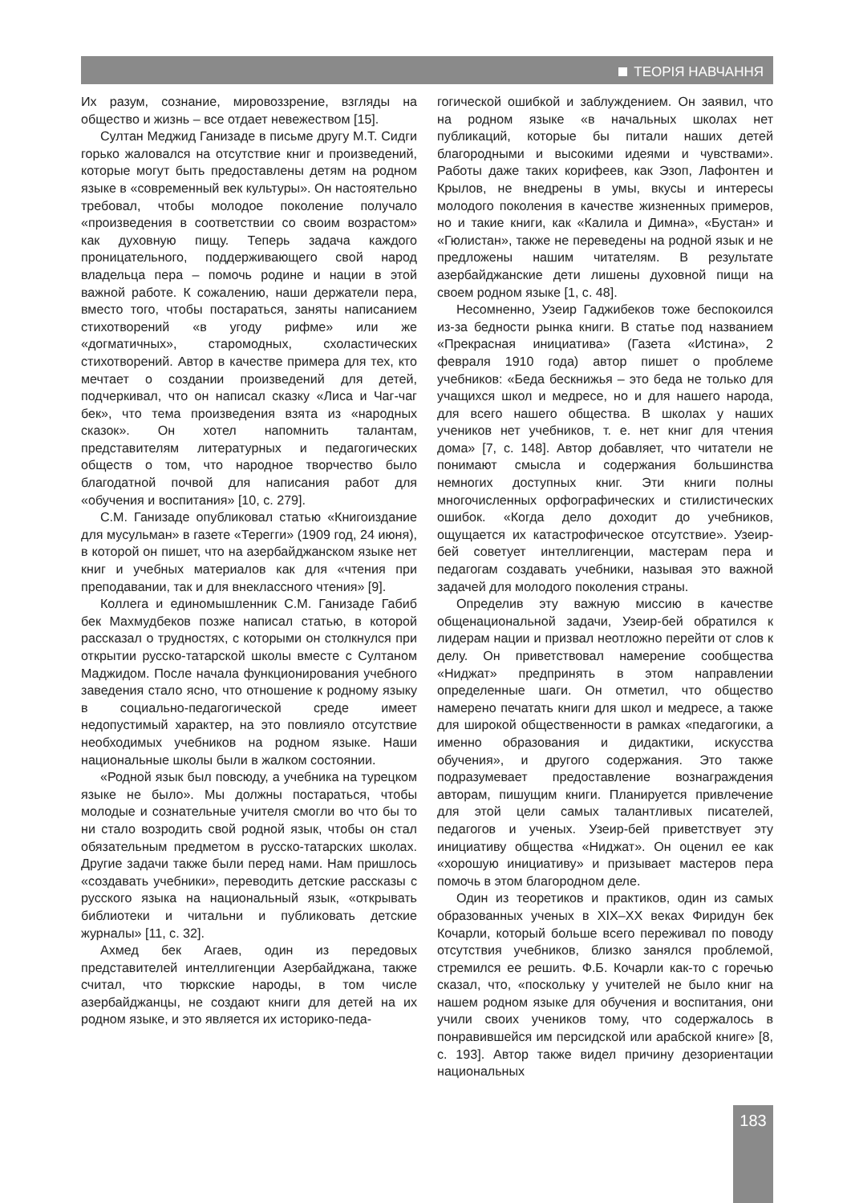ТЕОРІЯ НАВЧАННЯ
Их разум, сознание, мировоззрение, взгляды на общество и жизнь – все отдает невежеством [15].
Султан Меджид Ганизаде в письме другу М.Т. Сидги горько жаловался на отсутствие книг и произведений, которые могут быть предоставлены детям на родном языке в «современный век культуры». Он настоятельно требовал, чтобы молодое поколение получало «произведения в соответствии со своим возрастом» как духовную пищу. Теперь задача каждого проницательного, поддерживающего свой народ владельца пера – помочь родине и нации в этой важной работе. К сожалению, наши держатели пера, вместо того, чтобы постараться, заняты написанием стихотворений «в угоду рифме» или же «догматичных», старомодных, схоластических стихотворений. Автор в качестве примера для тех, кто мечтает о создании произведений для детей, подчеркивал, что он написал сказку «Лиса и Чаг-чаг бек», что тема произведения взята из «народных сказок». Он хотел напомнить талантам, представителям литературных и педагогических обществ о том, что народное творчество было благодатной почвой для написания работ для «обучения и воспитания» [10, с. 279].
С.М. Ганизаде опубликовал статью «Книгоиздание для мусульман» в газете «Терегги» (1909 год, 24 июня), в которой он пишет, что на азербайджанском языке нет книг и учебных материалов как для «чтения при преподавании, так и для внеклассного чтения» [9].
Коллега и единомышленник С.М. Ганизаде Габиб бек Махмудбеков позже написал статью, в которой рассказал о трудностях, с которыми он столкнулся при открытии русско-татарской школы вместе с Султаном Маджидом. После начала функционирования учебного заведения стало ясно, что отношение к родному языку в социально-педагогической среде имеет недопустимый характер, на это повлияло отсутствие необходимых учебников на родном языке. Наши национальные школы были в жалком состоянии.
«Родной язык был повсюду, а учебника на турецком языке не было». Мы должны постараться, чтобы молодые и сознательные учителя смогли во что бы то ни стало возродить свой родной язык, чтобы он стал обязательным предметом в русско-татарских школах. Другие задачи также были перед нами. Нам пришлось «создавать учебники», переводить детские рассказы с русского языка на национальный язык, «открывать библиотеки и читальни и публиковать детские журналы» [11, с. 32].
Ахмед бек Агаев, один из передовых представителей интеллигенции Азербайджана, также считал, что тюркские народы, в том числе азербайджанцы, не создают книги для детей на их родном языке, и это является их историко-педа-
гогической ошибкой и заблуждением. Он заявил, что на родном языке «в начальных школах нет публикаций, которые бы питали наших детей благородными и высокими идеями и чувствами». Работы даже таких корифеев, как Эзоп, Лафонтен и Крылов, не внедрены в умы, вкусы и интересы молодого поколения в качестве жизненных примеров, но и такие книги, как «Калила и Димна», «Бустан» и «Гюлистан», также не переведены на родной язык и не предложены нашим читателям. В результате азербайджанские дети лишены духовной пищи на своем родном языке [1, с. 48].
Несомненно, Узеир Гаджибеков тоже беспокоился из-за бедности рынка книги. В статье под названием «Прекрасная инициатива» (Газета «Истина», 2 февраля 1910 года) автор пишет о проблеме учебников: «Беда бескнижья – это беда не только для учащихся школ и медресе, но и для нашего народа, для всего нашего общества. В школах у наших учеников нет учебников, т. е. нет книг для чтения дома» [7, с. 148]. Автор добавляет, что читатели не понимают смысла и содержания большинства немногих доступных книг. Эти книги полны многочисленных орфографических и стилистических ошибок. «Когда дело доходит до учебников, ощущается их катастрофическое отсутствие». Узеир-бей советует интеллигенции, мастерам пера и педагогам создавать учебники, называя это важной задачей для молодого поколения страны.
Определив эту важную миссию в качестве общенациональной задачи, Узеир-бей обратился к лидерам нации и призвал неотложно перейти от слов к делу. Он приветствовал намерение сообщества «Ниджат» предпринять в этом направлении определенные шаги. Он отметил, что общество намерено печатать книги для школ и медресе, а также для широкой общественности в рамках «педагогики, а именно образования и дидактики, искусства обучения», и другого содержания. Это также подразумевает предоставление вознаграждения авторам, пишущим книги. Планируется привлечение для этой цели самых талантливых писателей, педагогов и ученых. Узеир-бей приветствует эту инициативу общества «Ниджат». Он оценил ее как «хорошую инициативу» и призывает мастеров пера помочь в этом благородном деле.
Один из теоретиков и практиков, один из самых образованных ученых в XIX–XX веках Фиридун бек Кочарли, который больше всего переживал по поводу отсутствия учебников, близко занялся проблемой, стремился ее решить. Ф.Б. Кочарли как-то с горечью сказал, что, «поскольку у учителей не было книг на нашем родном языке для обучения и воспитания, они учили своих учеников тому, что содержалось в понравившейся им персидской или арабской книге» [8, с. 193]. Автор также видел причину дезориентации национальных
183